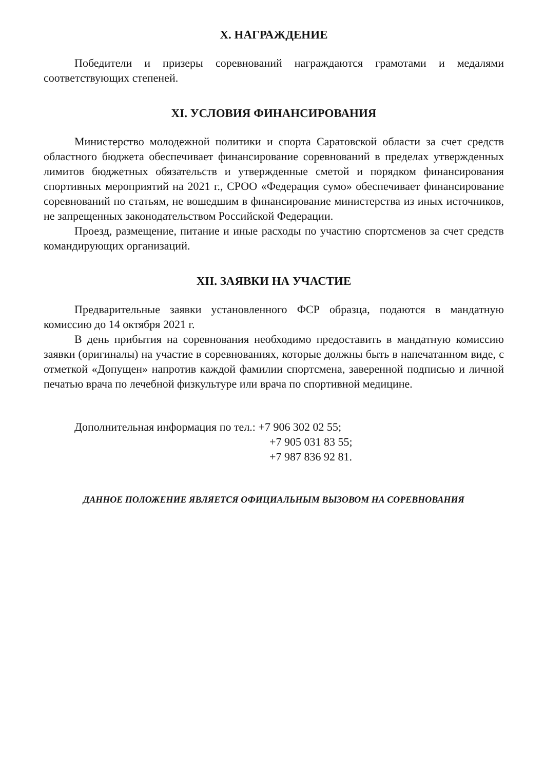X. НАГРАЖДЕНИЕ
Победители и призеры соревнований награждаются грамотами и медалями соответствующих степеней.
XI. УСЛОВИЯ ФИНАНСИРОВАНИЯ
Министерство молодежной политики и спорта Саратовской области за счет средств областного бюджета обеспечивает финансирование соревнований в пределах утвержденных лимитов бюджетных обязательств и утвержденные сметой и порядком финансирования спортивных мероприятий на 2021 г., СРОО «Федерация сумо» обеспечивает финансирование соревнований по статьям, не вошедшим в финансирование министерства из иных источников, не запрещенных законодательством Российской Федерации.
Проезд, размещение, питание и иные расходы по участию спортсменов за счет средств командирующих организаций.
XII. ЗАЯВКИ НА УЧАСТИЕ
Предварительные заявки установленного ФСР образца, подаются в мандатную комиссию до 14 октября 2021 г.
В день прибытия на соревнования необходимо предоставить в мандатную комиссию заявки (оригиналы) на участие в соревнованиях, которые должны быть в напечатанном виде, с отметкой «Допущен» напротив каждой фамилии спортсмена, заверенной подписью и личной печатью врача по лечебной физкультуре или врача по спортивной медицине.
Дополнительная информация по тел.: +7 906 302 02 55;
+7 905 031 83 55;
+7 987 836 92 81.
ДАННОЕ ПОЛОЖЕНИЕ ЯВЛЯЕТСЯ ОФИЦИАЛЬНЫМ ВЫЗОВОМ НА СОРЕВНОВАНИЯ